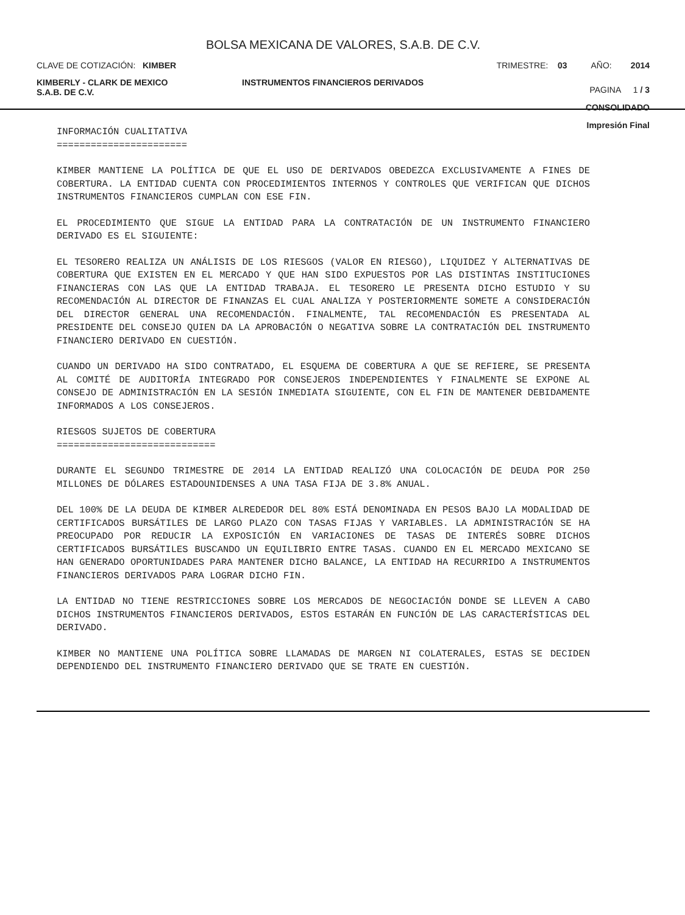BOLSA MEXICANA DE VALORES, S.A.B. DE C.V.
CLAVE DE COTIZACIÓN: KIMBER TRIMESTRE: 03 AÑO: 2014
KIMBERLY - CLARK DE MEXICO
S.A.B. DE C.V. INSTRUMENTOS FINANCIEROS DERIVADOS PAGINA 1 / 3
CONSOLIDADO
Impresión Final
INFORMACIÓN CUALITATIVA
=======================
KIMBER MANTIENE LA POLÍTICA DE QUE EL USO DE DERIVADOS OBEDEZCA EXCLUSIVAMENTE A FINES DE COBERTURA. LA ENTIDAD CUENTA CON PROCEDIMIENTOS INTERNOS Y CONTROLES QUE VERIFICAN QUE DICHOS INSTRUMENTOS FINANCIEROS CUMPLAN CON ESE FIN.
EL PROCEDIMIENTO QUE SIGUE LA ENTIDAD PARA LA CONTRATACIÓN DE UN INSTRUMENTO FINANCIERO DERIVADO ES EL SIGUIENTE:
EL TESORERO REALIZA UN ANÁLISIS DE LOS RIESGOS (VALOR EN RIESGO), LIQUIDEZ Y ALTERNATIVAS DE COBERTURA QUE EXISTEN EN EL MERCADO Y QUE HAN SIDO EXPUESTOS POR LAS DISTINTAS INSTITUCIONES FINANCIERAS CON LAS QUE LA ENTIDAD TRABAJA. EL TESORERO LE PRESENTA DICHO ESTUDIO Y SU RECOMENDACIÓN AL DIRECTOR DE FINANZAS EL CUAL ANALIZA Y POSTERIORMENTE SOMETE A CONSIDERACIÓN DEL DIRECTOR GENERAL UNA RECOMENDACIÓN. FINALMENTE, TAL RECOMENDACIÓN ES PRESENTADA AL PRESIDENTE DEL CONSEJO QUIEN DA LA APROBACIÓN O NEGATIVA SOBRE LA CONTRATACIÓN DEL INSTRUMENTO FINANCIERO DERIVADO EN CUESTIÓN.
CUANDO UN DERIVADO HA SIDO CONTRATADO, EL ESQUEMA DE COBERTURA A QUE SE REFIERE, SE PRESENTA AL COMITÉ DE AUDITORÍA INTEGRADO POR CONSEJEROS INDEPENDIENTES Y FINALMENTE SE EXPONE AL CONSEJO DE ADMINISTRACIÓN EN LA SESIÓN INMEDIATA SIGUIENTE, CON EL FIN DE MANTENER DEBIDAMENTE INFORMADOS A LOS CONSEJEROS.
RIESGOS SUJETOS DE COBERTURA
============================
DURANTE EL SEGUNDO TRIMESTRE DE 2014 LA ENTIDAD REALIZÓ UNA COLOCACIÓN DE DEUDA POR 250 MILLONES DE DÓLARES ESTADOUNIDENSES A UNA TASA FIJA DE 3.8% ANUAL.
DEL 100% DE LA DEUDA DE KIMBER ALREDEDOR DEL 80% ESTÁ DENOMINADA EN PESOS BAJO LA MODALIDAD DE CERTIFICADOS BURSÁTILES DE LARGO PLAZO CON TASAS FIJAS Y VARIABLES. LA ADMINISTRACIÓN SE HA PREOCUPADO POR REDUCIR LA EXPOSICIÓN EN VARIACIONES DE TASAS DE INTERÉS SOBRE DICHOS CERTIFICADOS BURSÁTILES BUSCANDO UN EQUILIBRIO ENTRE TASAS. CUANDO EN EL MERCADO MEXICANO SE HAN GENERADO OPORTUNIDADES PARA MANTENER DICHO BALANCE, LA ENTIDAD HA RECURRIDO A INSTRUMENTOS FINANCIEROS DERIVADOS PARA LOGRAR DICHO FIN.
LA ENTIDAD NO TIENE RESTRICCIONES SOBRE LOS MERCADOS DE NEGOCIACIÓN DONDE SE LLEVEN A CABO DICHOS INSTRUMENTOS FINANCIEROS DERIVADOS, ESTOS ESTARÁN EN FUNCIÓN DE LAS CARACTERÍSTICAS DEL DERIVADO.
KIMBER NO MANTIENE UNA POLÍTICA SOBRE LLAMADAS DE MARGEN NI COLATERALES, ESTAS SE DECIDEN DEPENDIENDO DEL INSTRUMENTO FINANCIERO DERIVADO QUE SE TRATE EN CUESTIÓN.